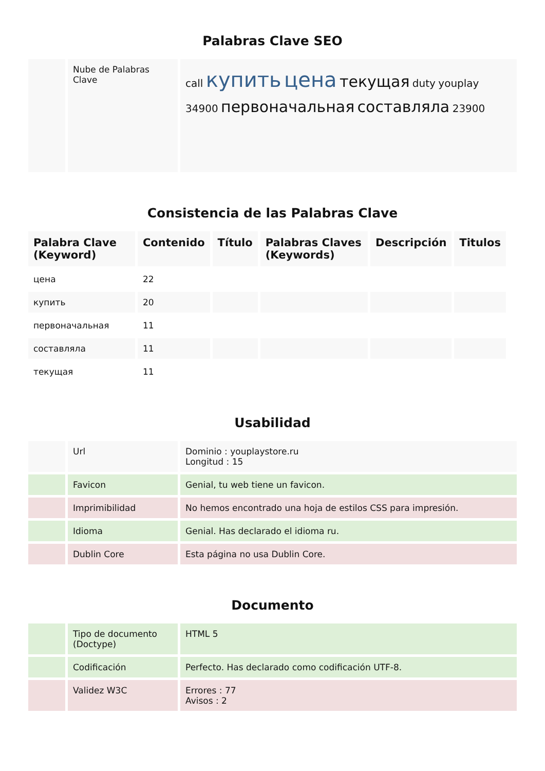Palabras Clave SEO
| | Nube de Palabras Clave | call купить цена текущая duty youplay 34900 первоначальная составляла 23900 |
Consistencia de las Palabras Clave
| Palabra Clave (Keyword) | Contenido | Título | Palabras Claves (Keywords) | Descripción | Titulos |
| --- | --- | --- | --- | --- | --- |
| цена | 22 | | | | |
| купить | 20 | | | | |
| первоначальная | 11 | | | | |
| составляла | 11 | | | | |
| текущая | 11 | | | | |
Usabilidad
| | Url | Dominio : youplaystore.ru Longitud : 15 |
| | Favicon | Genial, tu web tiene un favicon. |
| | Imprimibilidad | No hemos encontrado una hoja de estilos CSS para impresión. |
| | Idioma | Genial. Has declarado el idioma ru. |
| | Dublin Core | Esta página no usa Dublin Core. |
Documento
| | Tipo de documento (Doctype) | HTML 5 |
| | Codificación | Perfecto. Has declarado como codificación UTF-8. |
| | Validez W3C | Errores : 77 Avisos : 2 |